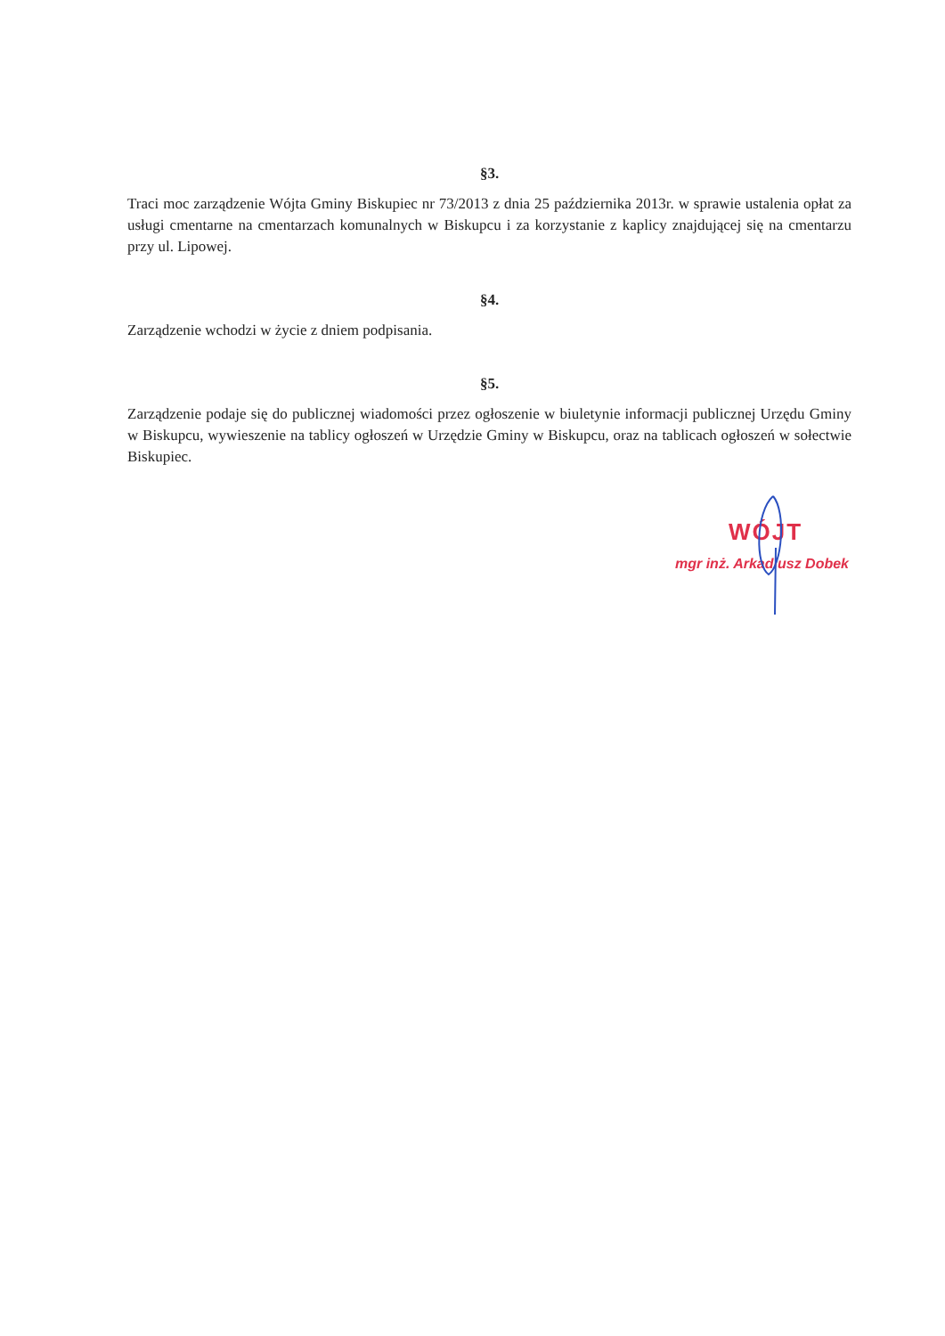§3.
Traci moc zarządzenie Wójta Gminy Biskupiec nr 73/2013 z dnia 25 października 2013r. w sprawie ustalenia opłat za usługi cmentarne na cmentarzach komunalnych w Biskupcu i za korzystanie z kaplicy znajdującej się na cmentarzu przy ul. Lipowej.
§4.
Zarządzenie wchodzi w życie z dniem podpisania.
§5.
Zarządzenie podaje się do publicznej wiadomości przez ogłoszenie w biuletynie informacji publicznej Urzędu Gminy w Biskupcu, wywieszenie na tablicy ogłoszeń w Urzędzie Gminy w Biskupcu, oraz na tablicach ogłoszeń w sołectwie Biskupiec.
WÓJT
mgr inż. Arkadiusz Dobek